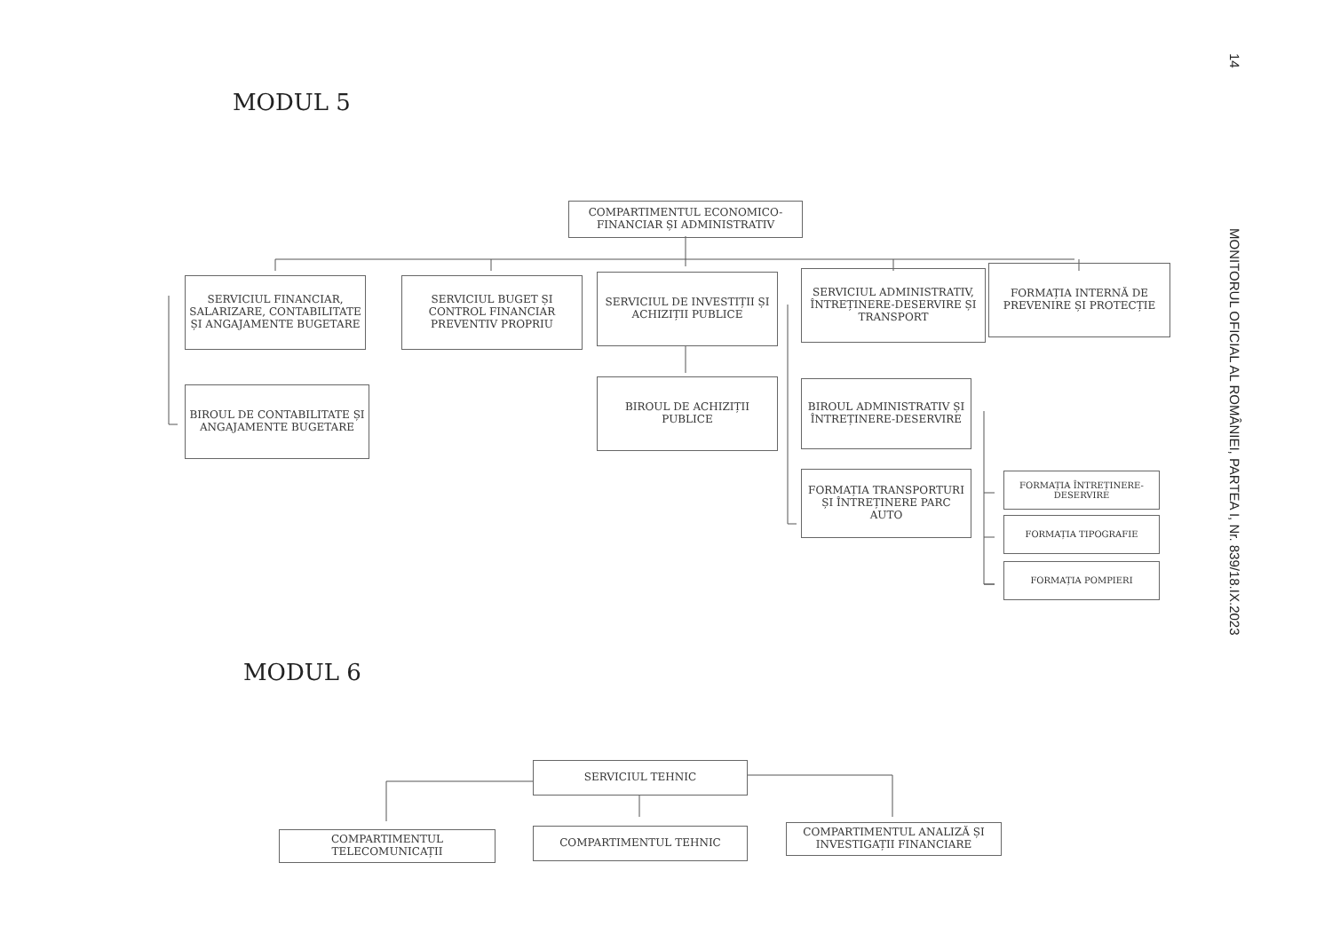MODUL 5
COMPARTIMENTUL ECONOMICO-FINANCIAR ȘI ADMINISTRATIV
SERVICIUL FINANCIAR, SALARIZARE, CONTABILITATE ȘI ANGAJAMENTE BUGETARE
SERVICIUL BUGET ȘI CONTROL FINANCIAR PREVENTIV PROPRIU
SERVICIUL DE INVESTIȚII ȘI ACHIZIȚII PUBLICE
SERVICIUL ADMINISTRATIV, ÎNTREȚINERE-DESERVIRE ȘI TRANSPORT
FORMAȚIA INTERNĂ DE PREVENIRE ȘI PROTECȚIE
BIROUL DE CONTABILITATE ȘI ANGAJAMENTE BUGETARE
BIROUL DE ACHIZIȚII PUBLICE
BIROUL ADMINISTRATIV ȘI ÎNTREȚINERE-DESERVIRE
FORMAȚIA TRANSPORTURI ȘI ÎNTREȚINERE PARC AUTO
FORMAȚIA ÎNTREȚINERE-DESERVIRE
FORMAȚIA TIPOGRAFIE
FORMAȚIA POMPIERI
MODUL 6
SERVICIUL TEHNIC
COMPARTIMENTUL TELECOMUNICAȚII COMPARTIMENTUL TEHNIC
COMPARTIMENTUL ANALIZĂ ȘI INVESTIGAȚII FINANCIARE
14
MONITORUL OFICIAL AL ROMÂNIEI, PARTEA I, Nr. 839/18.IX.2023